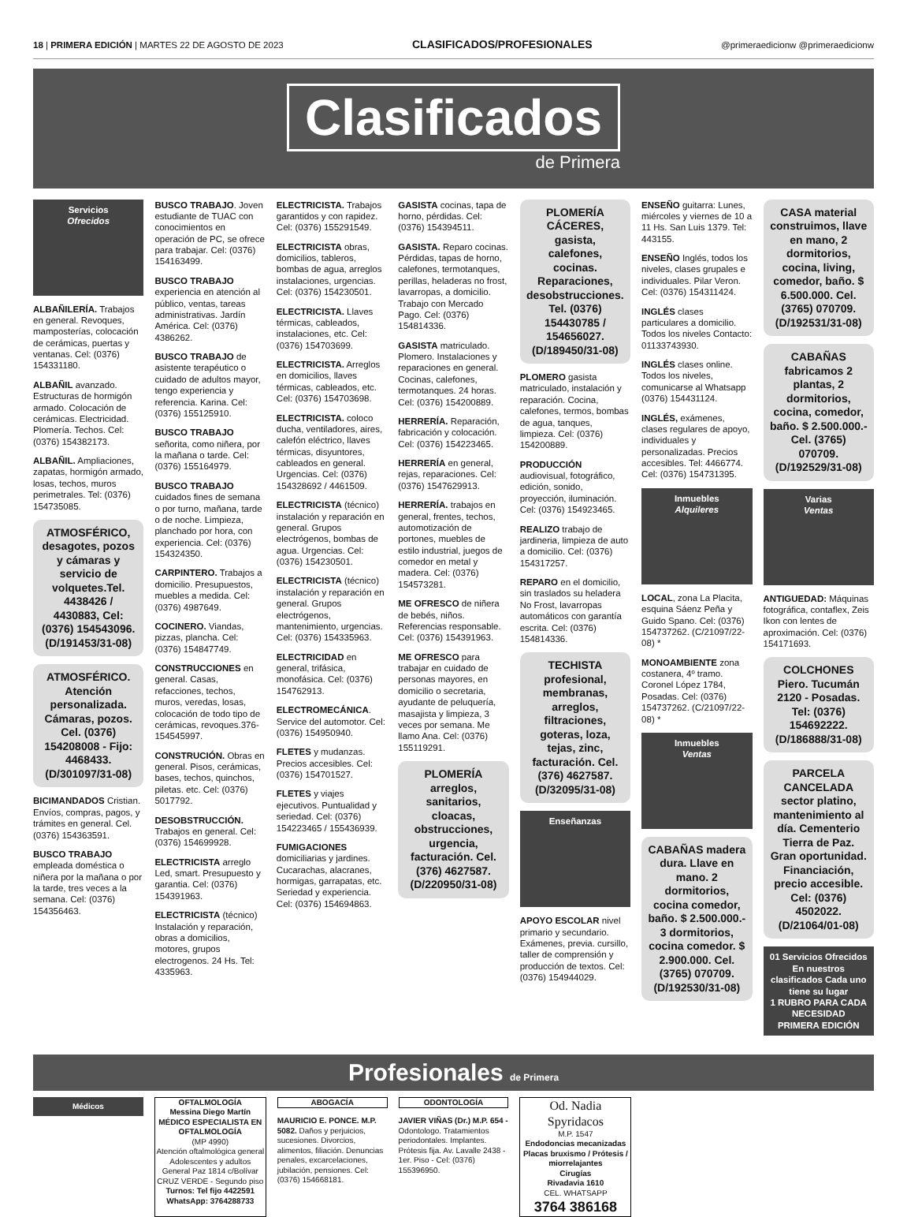18 | PRIMERA EDICIÓN | MARTES 22 DE AGOSTO DE 2023 CLASIFICADOS/PROFESIONALES @primeraedicionw @primeraedicionw
Clasificados
de Primera
Servicios
Ofrecidos
ALBAÑILERÍA. Trabajos en general. Revoques, mamposterías, colocación de cerámicas, puertas y ventanas. Cel: (0376) 154331180.
ALBAÑIL avanzado. Estructuras de hormigón armado. Colocación de cerámicas. Electricidad. Plomería. Techos. Cel: (0376) 154382173.
ALBAÑIL. Ampliaciones, zapatas, hormigón armado, losas, techos, muros perimetrales. Tel: (0376) 154735085.
ATMOSFÉRICO, desagotes, pozos y cámaras y servicio de volquetes.Tel. 4438426 / 4430883, Cel: (0376) 154543096. (D/191453/31-08)
ATMOSFÉRICO. Atención personalizada. Cámaras, pozos. Cel. (0376) 154208008 - Fijo: 4468433. (D/301097/31-08)
BICIMANDADOS Cristian. Envíos, compras, pagos, y trámites en general. Cel. (0376) 154363591.
BUSCO TRABAJO empleada doméstica o niñera por la mañana o por la tarde, tres veces a la semana. Cel: (0376) 154356463.
BUSCO TRABAJO. Joven estudiante de TUAC con conocimientos en operación de PC, se ofrece para trabajar. Cel: (0376) 154163499.
BUSCO TRABAJO experiencia en atención al público, ventas, tareas administrativas. Jardín América. Cel: (0376) 4386262.
BUSCO TRABAJO de asistente terapéutico o cuidado de adultos mayor, tengo experiencia y referencia. Karina. Cel: (0376) 155125910.
BUSCO TRABAJO señorita, como niñera, por la mañana o tarde. Cel: (0376) 155164979.
BUSCO TRABAJO cuidados fines de semana o por turno, mañana, tarde o de noche. Limpieza, plancha­do por hora, con experiencia. Cel: (0376) 154324350.
CARPINTERO. Trabajos a domicilio. Presupuestos, muebles a medida. Cel: (0376) 4987649.
COCINERO. Viandas, pizzas, plancha. Cel: (0376) 154847749.
CONSTRUCCIONES en general. Casas, refacciones, techos, muros, veredas, losas, colocación de todo tipo de cerámicas, revoques.376-154545997.
CONSTRUCIÓN. Obras en general. Pisos, cerámicas, bases, techos, quinchos, piletas. etc. Cel: (0376) 5017792.
DESOBSTRUCCIÓN. Trabajos en general. Cel: (0376) 154699928.
ELECTRICISTA arreglo Led, smart. Presupuesto y garantia. Cel: (0376) 154391963.
ELECTRICISTA (técnico) Instalación y reparación, obras a domicilios, motores, grupos electrogenos. 24 Hs. Tel: 4335963.
ELECTRICISTA. Trabajos garantidos y con rapidez. Cel: (0376) 155291549.
ELECTRICISTA obras, domicilios, tableros, bombas de agua, arreglos instalaciones, urgencias. Cel: (0376) 154230501.
ELECTRICISTA. Llaves térmicas, cableados, instalaciones, etc. Cel: (0376) 154703699.
ELECTRICISTA. Arreglos en domicilios, llaves térmicas, cableados, etc. Cel: (0376) 154703698.
ELECTRICISTA. coloco ducha, ventiladores, aires, calefón eléctrico, llaves térmicas, disyuntores, cableados en general. Urgencias. Cel: (0376) 154328692 / 4461509.
ELECTRICISTA (técnico) instalación y reparación en general. Grupos electrógenos, bombas de agua. Urgencias. Cel: (0376) 154230501.
ELECTRICISTA (técnico) instalación y reparación en general. Grupos electrógenos, mantenimiento, urgencias. Cel: (0376) 154335963.
ELECTRICIDAD en general, trifásica, monofásica. Cel: (0376) 154762913.
ELECTROMECÁNICA. Service del automotor. Cel: (0376) 154950940.
FLETES y mudanzas. Precios accesibles. Cel: (0376) 154701527.
FLETES y viajes ejecutivos. Puntualidad y seriedad. Cel: (0376) 154223465 / 155436939.
FUMIGACIONES domiciliarias y jardines. Cucarachas, alacranes, hormigas, garrapatas, etc. Seriedad y experiencia. Cel: (0376) 154694863.
GASISTA cocinas, tapa de horno, pérdidas. Cel: (0376) 154394511.
GASISTA. Reparo cocinas. Pérdidas, tapas de horno, calefones, termotanques, perillas, heladeras no frost, lavarropas, a domicilio. Trabajo con Mercado Pago. Cel: (0376) 154814336.
GASISTA matriculado. Plomero. Instalaciones y reparaciones en general. Cocinas, calefones, termotanques. 24 horas. Cel: (0376) 154200889.
HERRERÍA. Reparación, fabricación y colocación. Cel: (0376) 154223465.
HERRERÍA en general, rejas, reparaciones. Cel: (0376) 1547629913.
HERRERÍA. trabajos en general, frentes, techos, automotización de portones, muebles de estilo industrial, juegos de comedor en metal y madera. Cel: (0376) 154573281.
ME OFRESCO de niñera de bebés, niños. Referencias responsable. Cel: (0376) 154391963.
ME OFRESCO para trabajar en cuidado de personas mayores, en domicilio o secretaria, ayudante de peluquería, masajista y limpieza, 3 veces por semana. Me llamo Ana. Cel: (0376) 155119291.
PLOMERÍA arreglos, sanitarios, cloacas, obstrucciones, urgencia, facturación. Cel. (376) 4627587. (D/220950/31-08)
PLOMERÍA CÁCERES, gasista, calefones, cocinas. Reparaciones, desobstrucciones. Tel. (0376) 154430785 / 154656027. (D/189450/31-08)
PLOMERO gasista matriculado, instalación y reparación. Cocina, calefones, termos, bombas de agua, tanques, limpieza. Cel: (0376) 154200889.
PRODUCCIÓN audiovisual, fotográfico, edición, sonido, proyección, iluminación. Cel: (0376) 154923465.
REALIZO trabajo de jardineria, limpieza de auto a domicilio. Cel: (0376) 154317257.
REPARO en el domicilio, sin traslados su heladera No Frost, lavarropas automáticos con garantía escrita. Cel: (0376) 154814336.
TECHISTA profesional, membranas, arreglos, filtraciones, goteras, loza, tejas, zinc, facturación. Cel. (376) 4627587. (D/32095/31-08)
Enseñanzas
APOYO ESCOLAR nivel primario y secundario. Exámenes, previa. cursillo, taller de comprensión y producción de textos. Cel: (0376) 154944029.
ENSEÑO guitarra: Lunes, miércoles y viernes de 10 a 11 Hs. San Luis 1379. Tel: 443155.
ENSEÑO Inglés, todos los niveles, clases grupales e individuales. Pilar Veron. Cel: (0376) 154311424.
INGLÉS clases particulares a domicilio. Todos los niveles Contacto: 01133743930.
INGLÉS clases online. Todos los niveles, comunicarse al Whatsapp (0376) 154431124.
INGLÉS, exámenes, clases regulares de apoyo, individuales y personalizadas. Precios accesibles. Tel: 4466774. Cel: (0376) 154731395.
Inmuebles
Alquileres
LOCAL, zona La Placita, esquina Sáenz Peña y Guido Spano. Cel: (0376) 154737262. (C/21097/22-08) *
MONOAMBIENTE zona costanera, 4º tramo. Coronel López 1784, Posadas. Cel: (0376) 154737262. (C/21097/22-08) *
Inmuebles
Ventas
CABAÑAS madera dura. Llave en mano. 2 dormitorios, cocina comedor, baño. $ 2.500.000.- 3 dormitorios, cocina comedor. $ 2.900.000. Cel. (3765) 070709. (D/192530/31-08)
CASA material construimos, llave en mano, 2 dormitorios, cocina, living, comedor, baño. $ 6.500.000. Cel. (3765) 070709. (D/192531/31-08)
CABAÑAS fabricamos 2 plantas, 2 dormitorios, cocina, comedor, baño. $ 2.500.000.- Cel. (3765) 070709. (D/192529/31-08)
Varias
Ventas
ANTIGUEDAD: Máquinas fotográfica, contaflex, Zeis Ikon con lentes de aproximación. Cel: (0376) 154171693.
COLCHONES Piero. Tucumán 2120 - Posadas. Tel: (0376) 154692222. (D/186888/31-08)
PARCELA CANCELADA sector platino, mantenimiento al día. Cementerio Tierra de Paz. Gran oportunidad. Financiación, precio accesible. Cel: (0376) 4502022. (D/21064/01-08)
01 Servicios Ofrecidos
En nuestros clasificados Cada uno tiene su lugar
1 RUBRO PARA CADA NECESIDAD
PRIMERA EDICIÓN
Profesionales de Primera
Médicos
OFTALMOLOGÍA
Messina Diego Martín
MÉDICO ESPECIALISTA EN OFTALMOLOGÍA
(MP 4990)
Atención oftalmológica general Adolescentes y adultos
General Paz 1814 c/Bolívar
CRUZ VERDE - Segundo piso
Turnos: Tel fijo 4422591
WhatsApp: 3764288733
ABOGACÍA
MAURICIO E. PONCE. M.P. 5082. Daños y perjuicios, sucesiones. Divorcios, alimentos, filiación. Denuncias penales, excarcelaciones, jubilación, pensiones. Cel: (0376) 154668181.
ODONTOLOGÍA
JAVIER VIÑAS (Dr.) M.P. 654 - Odontologo. Tratamientos periodontales. Implantes. Prótesis fija. Av. Lavalle 2438 - 1er. Piso - Cel: (0376) 155396950.
Od. Nadia Spyridacos
M.P. 1547
Endodoncias mecanizadas
Placas bruxismo / Prótesis / miorrelajantes
Cirugías
Rivadavia 1610
CEL. WHATSAPP
3764 386168